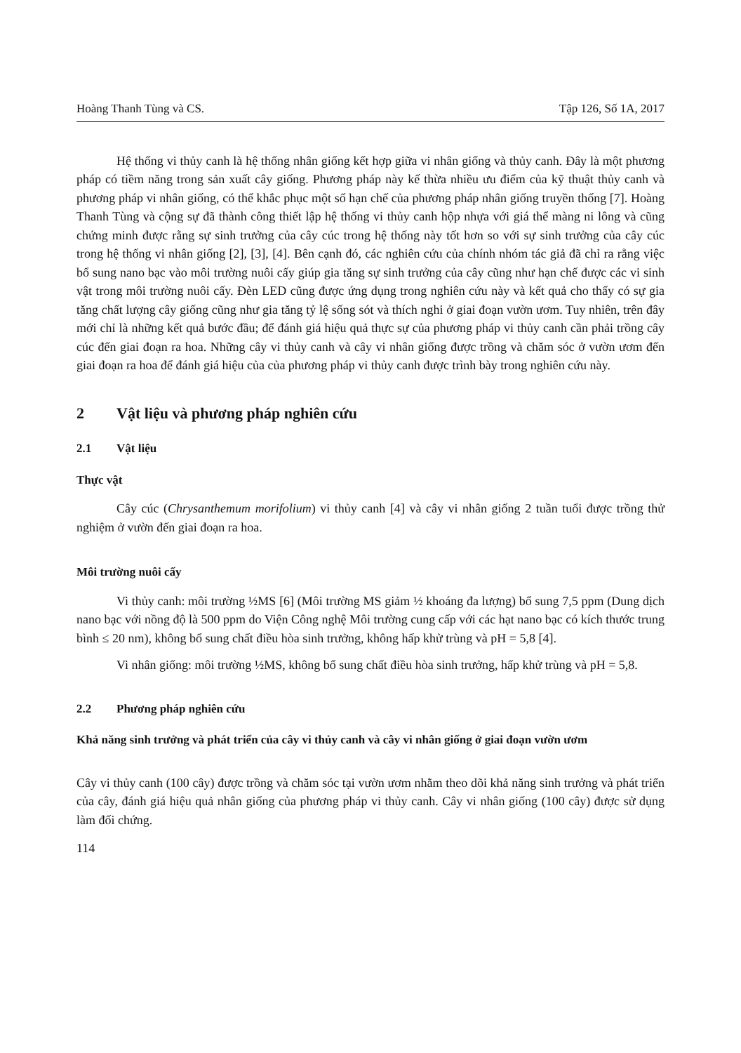Hoàng Thanh Tùng và CS. Tập 126, Số 1A, 2017
Hệ thống vi thủy canh là hệ thống nhân giống kết hợp giữa vi nhân giống và thủy canh. Đây là một phương pháp có tiềm năng trong sản xuất cây giống. Phương pháp này kế thừa nhiều ưu điểm của kỹ thuật thủy canh và phương pháp vi nhân giống, có thể khắc phục một số hạn chế của phương pháp nhân giống truyền thống [7]. Hoàng Thanh Tùng và cộng sự đã thành công thiết lập hệ thống vi thủy canh hộp nhựa với giá thể màng ni lông và cũng chứng minh được rằng sự sinh trưởng của cây cúc trong hệ thống này tốt hơn so với sự sinh trưởng của cây cúc trong hệ thống vi nhân giống [2], [3], [4]. Bên cạnh đó, các nghiên cứu của chính nhóm tác giả đã chỉ ra rằng việc bổ sung nano bạc vào môi trường nuôi cấy giúp gia tăng sự sinh trưởng của cây cũng như hạn chế được các vi sinh vật trong môi trường nuôi cấy. Đèn LED cũng được ứng dụng trong nghiên cứu này và kết quả cho thấy có sự gia tăng chất lượng cây giống cũng như gia tăng tỷ lệ sống sót và thích nghi ở giai đoạn vườn ươm. Tuy nhiên, trên đây mới chỉ là những kết quả bước đầu; để đánh giá hiệu quả thực sự của phương pháp vi thủy canh cần phải trồng cây cúc đến giai đoạn ra hoa. Những cây vi thủy canh và cây vi nhân giống được trồng và chăm sóc ở vườn ươm đến giai đoạn ra hoa để đánh giá hiệu của của phương pháp vi thủy canh được trình bày trong nghiên cứu này.
2 Vật liệu và phương pháp nghiên cứu
2.1 Vật liệu
Thực vật
Cây cúc (Chrysanthemum morifolium) vi thủy canh [4] và cây vi nhân giống 2 tuần tuổi được trồng thử nghiệm ở vườn đến giai đoạn ra hoa.
Môi trường nuôi cấy
Vi thủy canh: môi trường ½MS [6] (Môi trường MS giảm ½ khoáng đa lượng) bổ sung 7,5 ppm (Dung dịch nano bạc với nồng độ là 500 ppm do Viện Công nghệ Môi trường cung cấp với các hạt nano bạc có kích thước trung bình ≤ 20 nm), không bổ sung chất điều hòa sinh trưởng, không hấp khử trùng và pH = 5,8 [4].
Vi nhân giống: môi trường ½MS, không bổ sung chất điều hòa sinh trưởng, hấp khử trùng và pH = 5,8.
2.2 Phương pháp nghiên cứu
Khả năng sinh trưởng và phát triển của cây vi thủy canh và cây vi nhân giống ở giai đoạn vườn ươm
Cây vi thủy canh (100 cây) được trồng và chăm sóc tại vườn ươm nhằm theo dõi khả năng sinh trưởng và phát triển của cây, đánh giá hiệu quả nhân giống của phương pháp vi thủy canh. Cây vi nhân giống (100 cây) được sử dụng làm đối chứng.
114